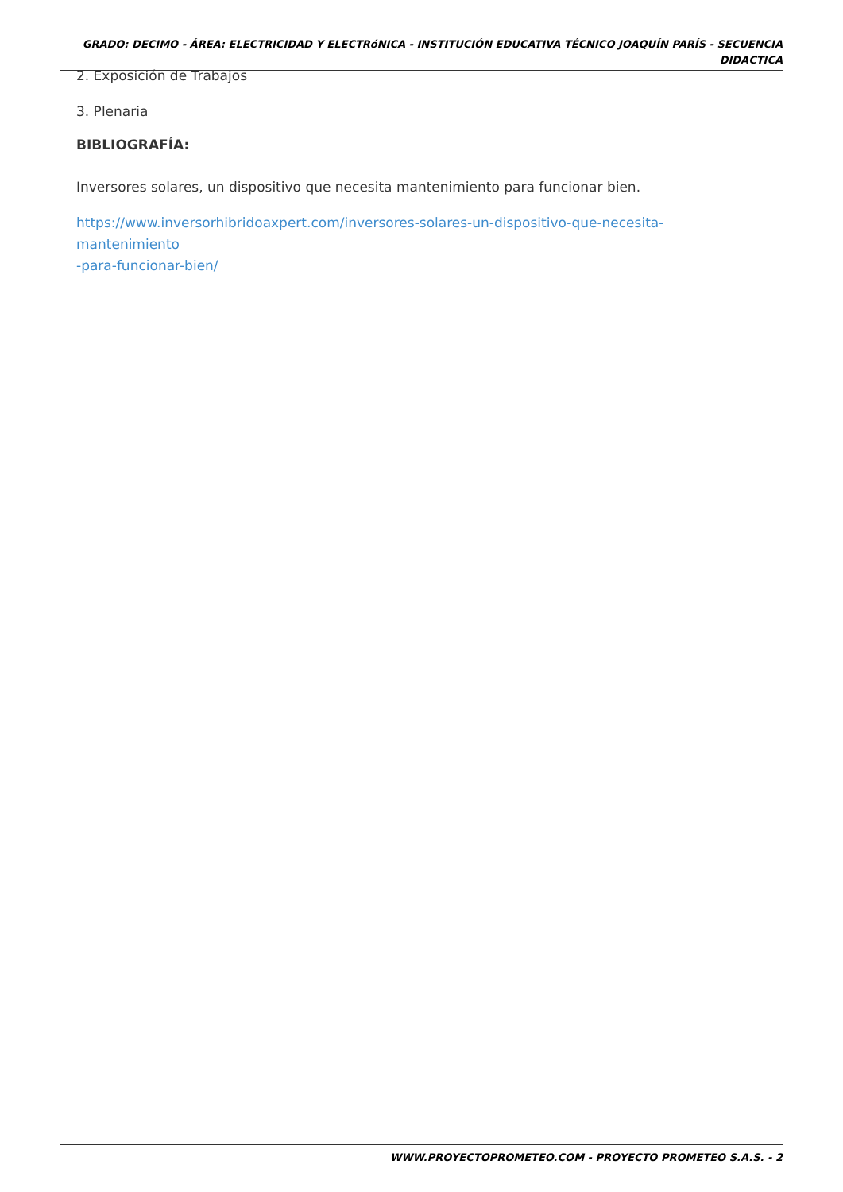GRADO: DECIMO - ÁREA: ELECTRICIDAD Y ELECTRóNICA - INSTITUCIÓN EDUCATIVA TÉCNICO JOAQUÍN PARÍS - SECUENCIA DIDACTICA
2. Exposición de Trabajos
3. Plenaria
BIBLIOGRAFÍA:
Inversores solares, un dispositivo que necesita mantenimiento para funcionar bien.
https://www.inversorhibridoaxpert.com/inversores-solares-un-dispositivo-que-necesita-mantenimiento
-para-funcionar-bien/
WWW.PROYECTOPROMETEO.COM - PROYECTO PROMETEO S.A.S. - 2